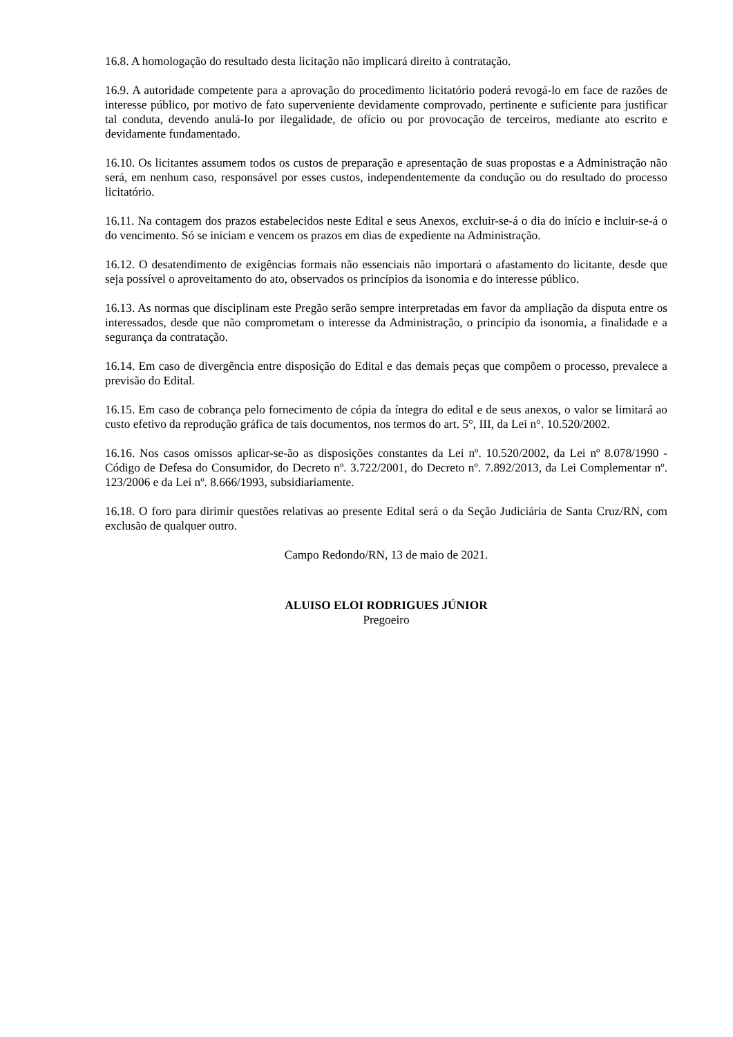16.8. A homologação do resultado desta licitação não implicará direito à contratação.
16.9. A autoridade competente para a aprovação do procedimento licitatório poderá revogá-lo em face de razões de interesse público, por motivo de fato superveniente devidamente comprovado, pertinente e suficiente para justificar tal conduta, devendo anulá-lo por ilegalidade, de ofício ou por provocação de terceiros, mediante ato escrito e devidamente fundamentado.
16.10. Os licitantes assumem todos os custos de preparação e apresentação de suas propostas e a Administração não será, em nenhum caso, responsável por esses custos, independentemente da condução ou do resultado do processo licitatório.
16.11. Na contagem dos prazos estabelecidos neste Edital e seus Anexos, excluir-se-á o dia do início e incluir-se-á o do vencimento. Só se iniciam e vencem os prazos em dias de expediente na Administração.
16.12. O desatendimento de exigências formais não essenciais não importará o afastamento do licitante, desde que seja possível o aproveitamento do ato, observados os princípios da isonomia e do interesse público.
16.13. As normas que disciplinam este Pregão serão sempre interpretadas em favor da ampliação da disputa entre os interessados, desde que não comprometam o interesse da Administração, o princípio da isonomia, a finalidade e a segurança da contratação.
16.14. Em caso de divergência entre disposição do Edital e das demais peças que compõem o processo, prevalece a previsão do Edital.
16.15. Em caso de cobrança pelo fornecimento de cópia da íntegra do edital e de seus anexos, o valor se limitará ao custo efetivo da reprodução gráfica de tais documentos, nos termos do art. 5°, III, da Lei n°. 10.520/2002.
16.16. Nos casos omissos aplicar-se-ão as disposições constantes da Lei nº. 10.520/2002, da Lei nº 8.078/1990 - Código de Defesa do Consumidor, do Decreto nº. 3.722/2001, do Decreto nº. 7.892/2013, da Lei Complementar nº. 123/2006 e da Lei nº. 8.666/1993, subsidiariamente.
16.18. O foro para dirimir questões relativas ao presente Edital será o da Seção Judiciária de Santa Cruz/RN, com exclusão de qualquer outro.
Campo Redondo/RN, 13 de maio de 2021.
ALUISO ELOI RODRIGUES JÚNIOR
Pregoeiro